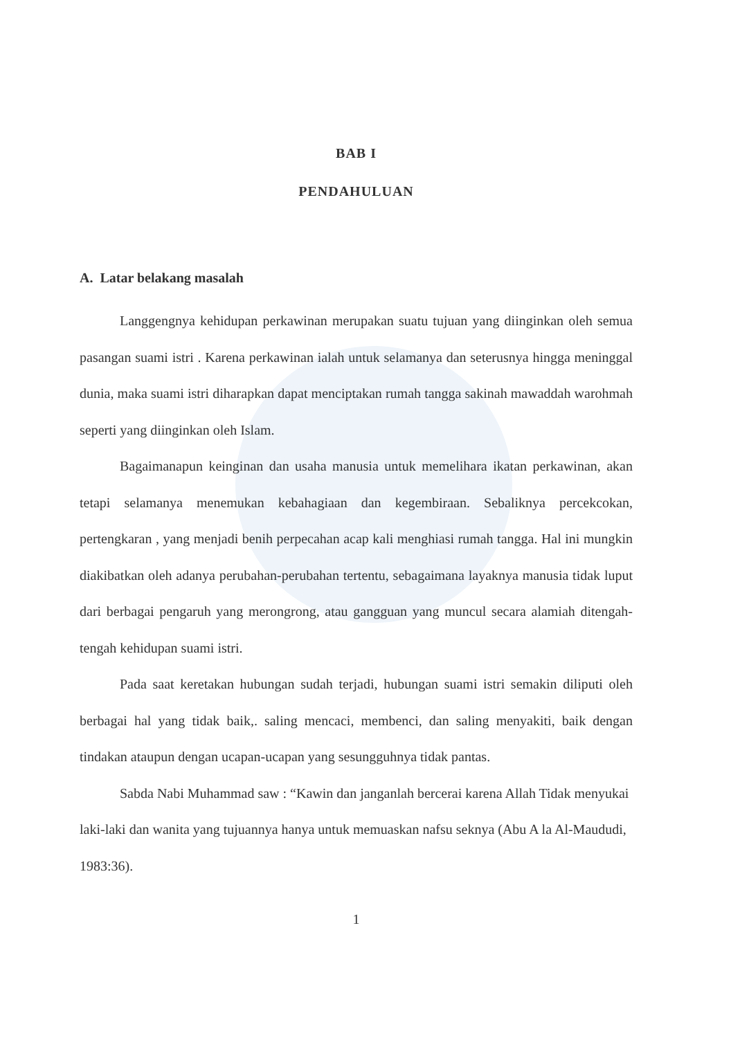BAB I
PENDAHULUAN
A. Latar belakang masalah
Langgengnya kehidupan perkawinan merupakan suatu tujuan yang diinginkan oleh semua pasangan suami istri . Karena perkawinan ialah untuk selamanya dan seterusnya hingga meninggal dunia, maka suami istri diharapkan dapat menciptakan rumah tangga sakinah mawaddah warohmah seperti yang diinginkan oleh Islam.
Bagaimanapun keinginan dan usaha manusia untuk memelihara ikatan perkawinan, akan tetapi selamanya menemukan kebahagiaan dan kegembiraan. Sebaliknya percekcokan, pertengkaran , yang menjadi benih perpecahan acap kali menghiasi rumah tangga. Hal ini mungkin diakibatkan oleh adanya perubahan-perubahan tertentu, sebagaimana layaknya manusia tidak luput dari berbagai pengaruh yang merongrong, atau gangguan yang muncul secara alamiah ditengah-tengah kehidupan suami istri.
Pada saat keretakan hubungan sudah terjadi, hubungan suami istri semakin diliputi oleh berbagai hal yang tidak baik,. saling mencaci, membenci, dan saling menyakiti, baik dengan tindakan ataupun dengan ucapan-ucapan yang sesungguhnya tidak pantas.
Sabda Nabi Muhammad saw : “Kawin dan janganlah bercerai karena Allah Tidak menyukai laki-laki dan wanita yang tujuannya hanya untuk memuaskan nafsu seknya (Abu A la Al-Maududi, 1983:36).
1